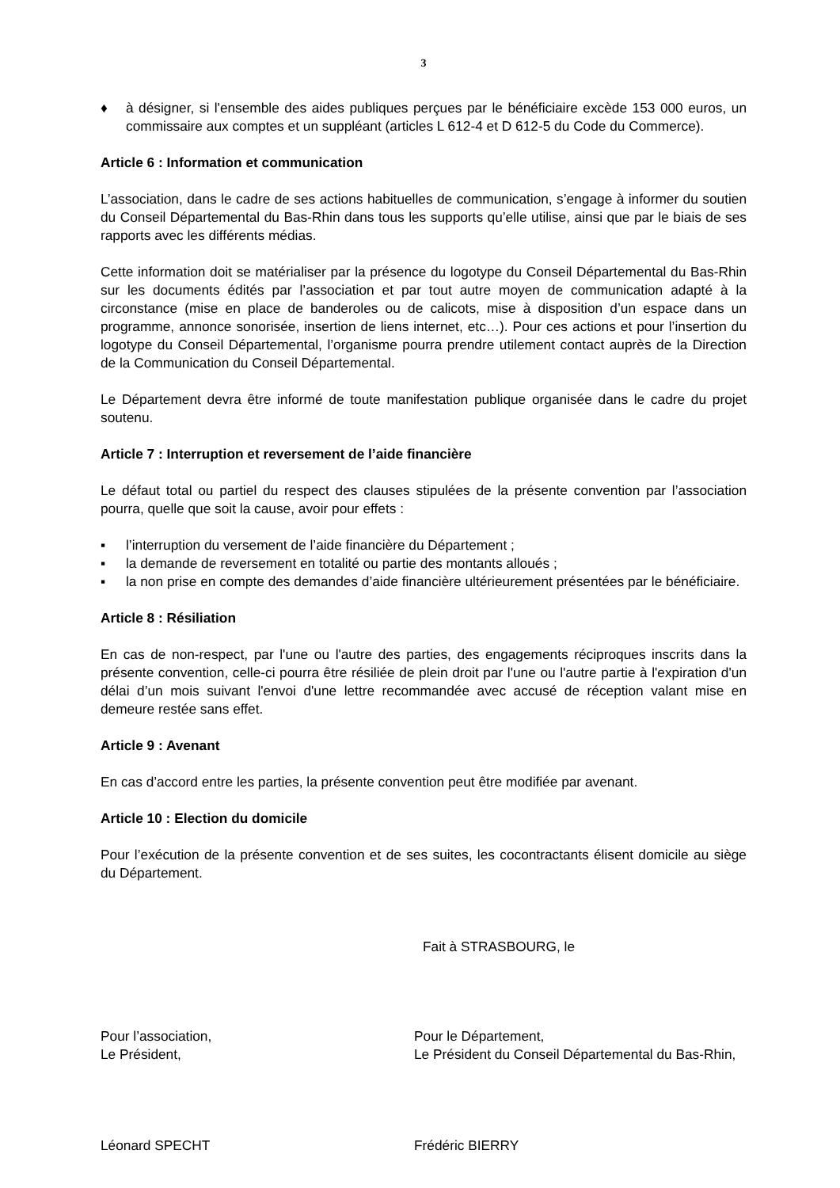3
♦ à désigner, si l'ensemble des aides publiques perçues par le bénéficiaire excède 153 000 euros, un commissaire aux comptes et un suppléant (articles L 612-4 et D 612-5 du Code du Commerce).
Article 6 : Information et communication
L’association, dans le cadre de ses actions habituelles de communication, s’engage à informer du soutien du Conseil Départemental du Bas-Rhin dans tous les supports qu’elle utilise, ainsi que par le biais de ses rapports avec les différents médias.
Cette information doit se matérialiser par la présence du logotype du Conseil Départemental du Bas-Rhin sur les documents édités par l’association et par tout autre moyen de communication adapté à la circonstance (mise en place de banderoles ou de calicots, mise à disposition d’un espace dans un programme, annonce sonorisée, insertion de liens internet, etc…). Pour ces actions et pour l’insertion du logotype du Conseil Départemental, l’organisme pourra prendre utilement contact auprès de la Direction de la Communication du Conseil Départemental.
Le Département devra être informé de toute manifestation publique organisée dans le cadre du projet soutenu.
Article 7 : Interruption et reversement de l’aide financière
Le défaut total ou partiel du respect des clauses stipulées de la présente convention par l’association pourra, quelle que soit la cause, avoir pour effets :
▪ l’interruption du versement de l’aide financière du Département ;
▪ la demande de reversement en totalité ou partie des montants alloués ;
▪ la non prise en compte des demandes d’aide financière ultérieurement présentées par le bénéficiaire.
Article 8 : Résiliation
En cas de non-respect, par l'une ou l'autre des parties, des engagements réciproques inscrits dans la présente convention, celle-ci pourra être résiliée de plein droit par l'une ou l'autre partie à l'expiration d'un délai d’un mois suivant l'envoi d'une lettre recommandée avec accusé de réception valant mise en demeure restée sans effet.
Article 9 : Avenant
En cas d’accord entre les parties, la présente convention peut être modifiée par avenant.
Article 10 : Election du domicile
Pour l’exécution de la présente convention et de ses suites, les cocontractants élisent domicile au siège du Département.
Fait à STRASBOURG, le
Pour l’association,
Le Président,
Pour le Département,
Le Président du Conseil Départemental du Bas-Rhin,
Léonard SPECHT Frédéric BIERRY